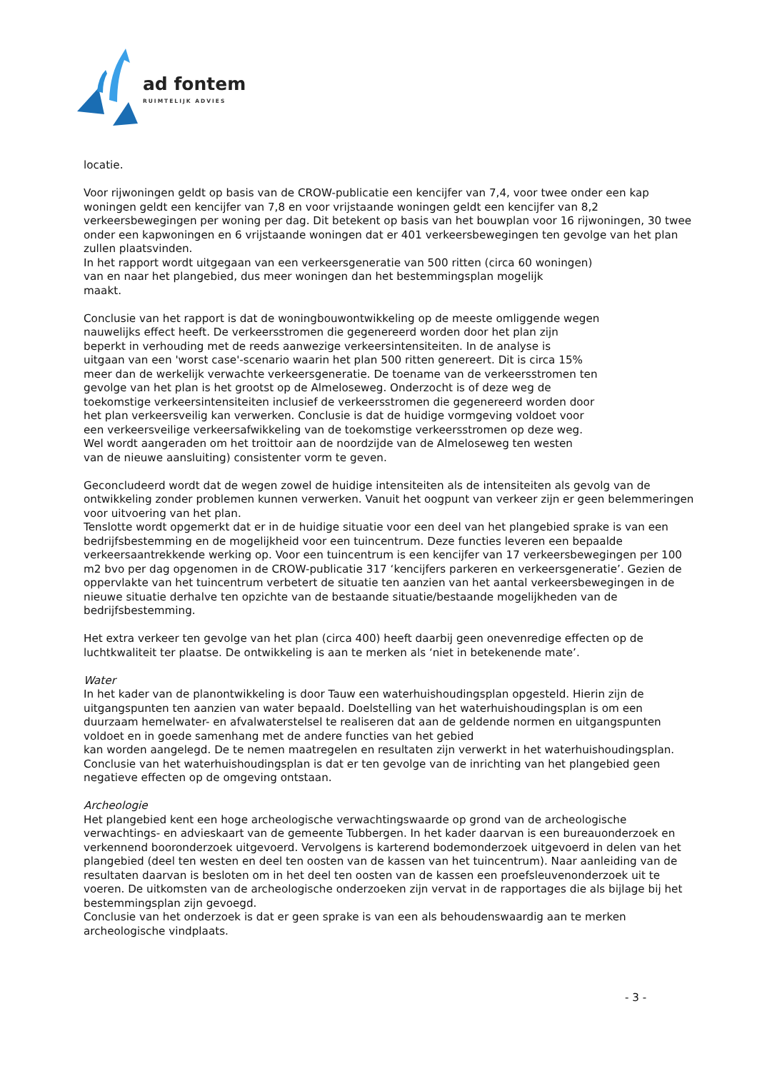ad fontem
RUIMTELIJK ADVIES
locatie.
Voor rijwoningen geldt op basis van de CROW-publicatie een kencijfer van 7,4, voor twee onder een kap woningen geldt een kencijfer van 7,8 en voor vrijstaande woningen geldt een kencijfer van 8,2 verkeersbewegingen per woning per dag. Dit betekent op basis van het bouwplan voor 16 rijwoningen, 30 twee onder een kapwoningen en 6 vrijstaande woningen dat er 401 verkeersbewegingen ten gevolge van het plan zullen plaatsvinden.
In het rapport wordt uitgegaan van een verkeersgeneratie van 500 ritten (circa 60 woningen)
van en naar het plangebied, dus meer woningen dan het bestemmingsplan mogelijk
maakt.
Conclusie van het rapport is dat de woningbouwontwikkeling op de meeste omliggende wegen
nauwelijks effect heeft. De verkeersstromen die gegenereerd worden door het plan zijn
beperkt in verhouding met de reeds aanwezige verkeersintensiteiten. In de analyse is
uitgaan van een 'worst case'-scenario waarin het plan 500 ritten genereert. Dit is circa 15%
meer dan de werkelijk verwachte verkeersgeneratie. De toename van de verkeersstromen ten
gevolge van het plan is het grootst op de Almeloseweg. Onderzocht is of deze weg de
toekomstige verkeersintensiteiten inclusief de verkeersstromen die gegenereerd worden door
het plan verkeersveilig kan verwerken. Conclusie is dat de huidige vormgeving voldoet voor
een verkeersveilige verkeersafwikkeling van de toekomstige verkeersstromen op deze weg.
Wel wordt aangeraden om het troittoir aan de noordzijde van de Almeloseweg ten westen
van de nieuwe aansluiting) consistenter vorm te geven.
Geconcludeerd wordt dat de wegen zowel de huidige intensiteiten als de intensiteiten als gevolg van de ontwikkeling zonder problemen kunnen verwerken. Vanuit het oogpunt van verkeer zijn er geen belemmeringen voor uitvoering van het plan.
Tenslotte wordt opgemerkt dat er in de huidige situatie voor een deel van het plangebied sprake is van een bedrijfsbestemming en de mogelijkheid voor een tuincentrum. Deze functies leveren een bepaalde verkeersaantrekkende werking op. Voor een tuincentrum is een kencijfer van 17 verkeersbewegingen per 100 m2 bvo per dag opgenomen in de CROW-publicatie 317 ‘kencijfers parkeren en verkeersgeneratie’. Gezien de oppervlakte van het tuincentrum verbetert de situatie ten aanzien van het aantal verkeersbewegingen in de nieuwe situatie derhalve ten opzichte van de bestaande situatie/bestaande mogelijkheden van de bedrijfsbestemming.
Het extra verkeer ten gevolge van het plan (circa 400) heeft daarbij geen onevenredige effecten op de luchtkwaliteit ter plaatse. De ontwikkeling is aan te merken als ‘niet in betekenende mate’.
Water
In het kader van de planontwikkeling is door Tauw een waterhuishoudingsplan opgesteld. Hierin zijn de uitgangspunten ten aanzien van water bepaald. Doelstelling van het waterhuishoudingsplan is om een duurzaam hemelwater- en afvalwaterstelsel te realiseren dat aan de geldende normen en uitgangspunten voldoet en in goede samenhang met de andere functies van het gebied
kan worden aangelegd. De te nemen maatregelen en resultaten zijn verwerkt in het waterhuishoudingsplan. Conclusie van het waterhuishoudingsplan is dat er ten gevolge van de inrichting van het plangebied geen negatieve effecten op de omgeving ontstaan.
Archeologie
Het plangebied kent een hoge archeologische verwachtingswaarde op grond van de archeologische verwachtings- en advieskaart van de gemeente Tubbergen. In het kader daarvan is een bureauonderzoek en verkennend booronderzoek uitgevoerd. Vervolgens is karterend bodemonderzoek uitgevoerd in delen van het plangebied (deel ten westen en deel ten oosten van de kassen van het tuincentrum). Naar aanleiding van de resultaten daarvan is besloten om in het deel ten oosten van de kassen een proefsleuvenonderzoek uit te voeren. De uitkomsten van de archeologische onderzoeken zijn vervat in de rapportages die als bijlage bij het bestemmingsplan zijn gevoegd.
Conclusie van het onderzoek is dat er geen sprake is van een als behoudenswaardig aan te merken archeologische vindplaats.
- 3 -